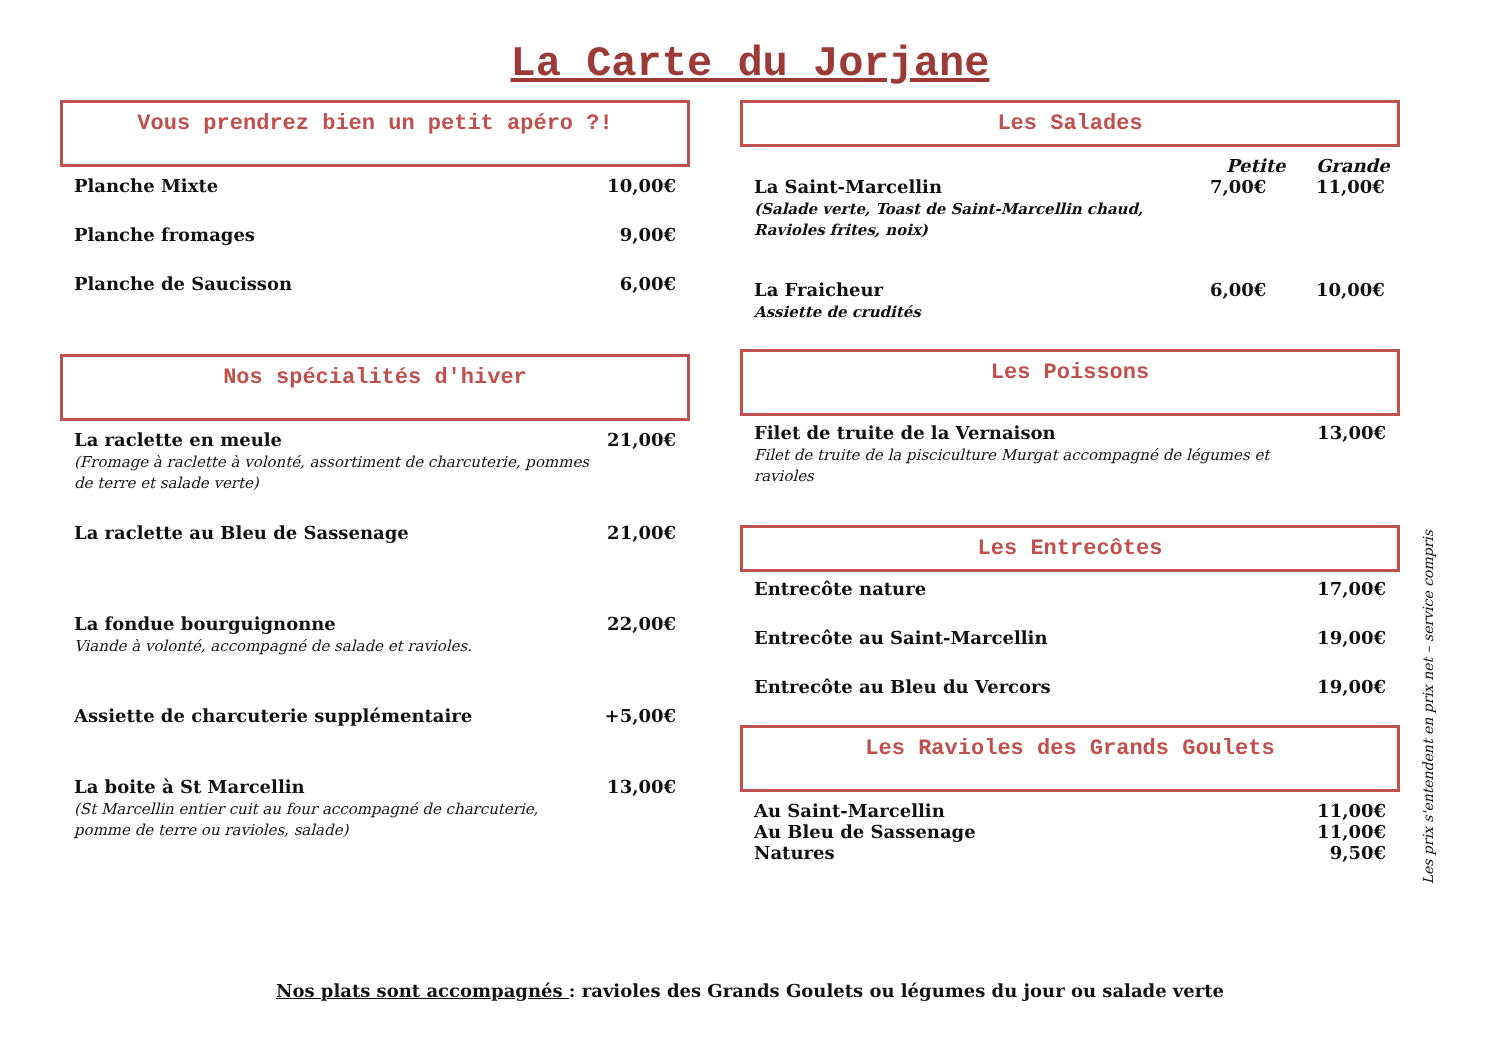La Carte du Jorjane
Vous prendrez bien un petit apéro ?!
Planche Mixte 10,00€
Planche fromages 9,00€
Planche de Saucisson 6,00€
Nos spécialités d'hiver
La raclette en meule
(Fromage à raclette à volonté, assortiment de charcuterie, pommes
de terre et salade verte) 21,00€
La raclette au Bleu de Sassenage 21,00€
La fondue bourguignonne
Viande à volonté, accompagné de salade et ravioles. 22,00€
Assiette de charcuterie supplémentaire +5,00€
La boite à St Marcellin
(St Marcellin entier cuit au four accompagné de charcuterie,
pomme de terre ou ravioles, salade) 13,00€
Les Salades
Petite Grande
La Saint-Marcellin
(Salade verte, Toast de Saint-Marcellin chaud, Ravioles frites, noix) 7,00€ 11,00€
La Fraicheur
Assiette de crudités 6,00€ 10,00€
Les Poissons
Filet de truite de la Vernaison
Filet de truite de la pisciculture Murgat accompagné de légumes et ravioles 13,00€
Les Entrecôtes
Entrecôte nature 17,00€
Entrecôte au Saint-Marcellin 19,00€
Entrecôte au Bleu du Vercors 19,00€
Les Ravioles des Grands Goulets
Au Saint-Marcellin 11,00€
Au Bleu de Sassenage 11,00€
Natures 9,50€
Les prix s'entendent en prix net – service compris
Nos plats sont accompagnés : ravioles des Grands Goulets ou légumes du jour ou salade verte